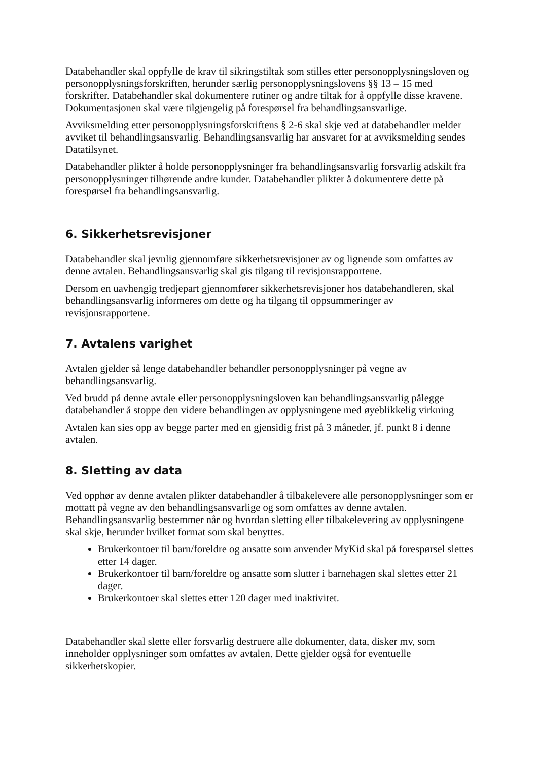Databehandler skal oppfylle de krav til sikringstiltak som stilles etter personopplysningsloven og personopplysningsforskriften, herunder særlig personopplysningslovens §§ 13 – 15 med forskrifter. Databehandler skal dokumentere rutiner og andre tiltak for å oppfylle disse kravene. Dokumentasjonen skal være tilgjengelig på forespørsel fra behandlingsansvarlige.
Avviksmelding etter personopplysningsforskriftens § 2-6 skal skje ved at databehandler melder avviket til behandlingsansvarlig. Behandlingsansvarlig har ansvaret for at avviksmelding sendes Datatilsynet.
Databehandler plikter å holde personopplysninger fra behandlingsansvarlig forsvarlig adskilt fra personopplysninger tilhørende andre kunder. Databehandler plikter å dokumentere dette på forespørsel fra behandlingsansvarlig.
6. Sikkerhetsrevisjoner
Databehandler skal jevnlig gjennomføre sikkerhetsrevisjoner av og lignende som omfattes av denne avtalen. Behandlingsansvarlig skal gis tilgang til revisjonsrapportene.
Dersom en uavhengig tredjepart gjennomfører sikkerhetsrevisjoner hos databehandleren, skal behandlingsansvarlig informeres om dette og ha tilgang til oppsummeringer av revisjonsrapportene.
7. Avtalens varighet
Avtalen gjelder så lenge databehandler behandler personopplysninger på vegne av behandlingsansvarlig.
Ved brudd på denne avtale eller personopplysningsloven kan behandlingsansvarlig pålegge databehandler å stoppe den videre behandlingen av opplysningene med øyeblikkelig virkning
Avtalen kan sies opp av begge parter med en gjensidig frist på 3 måneder, jf. punkt 8 i denne avtalen.
8. Sletting av data
Ved opphør av denne avtalen plikter databehandler å tilbakelevere alle personopplysninger som er mottatt på vegne av den behandlingsansvarlige og som omfattes av denne avtalen. Behandlingsansvarlig bestemmer når og hvordan sletting eller tilbakelevering av opplysningene skal skje, herunder hvilket format som skal benyttes.
Brukerkontoer til barn/foreldre og ansatte som anvender MyKid skal på forespørsel slettes etter 14 dager.
Brukerkontoer til barn/foreldre og ansatte som slutter i barnehagen skal slettes etter 21 dager.
Brukerkontoer skal slettes etter 120 dager med inaktivitet.
Databehandler skal slette eller forsvarlig destruere alle dokumenter, data, disker mv, som inneholder opplysninger som omfattes av avtalen. Dette gjelder også for eventuelle sikkerhetskopier.